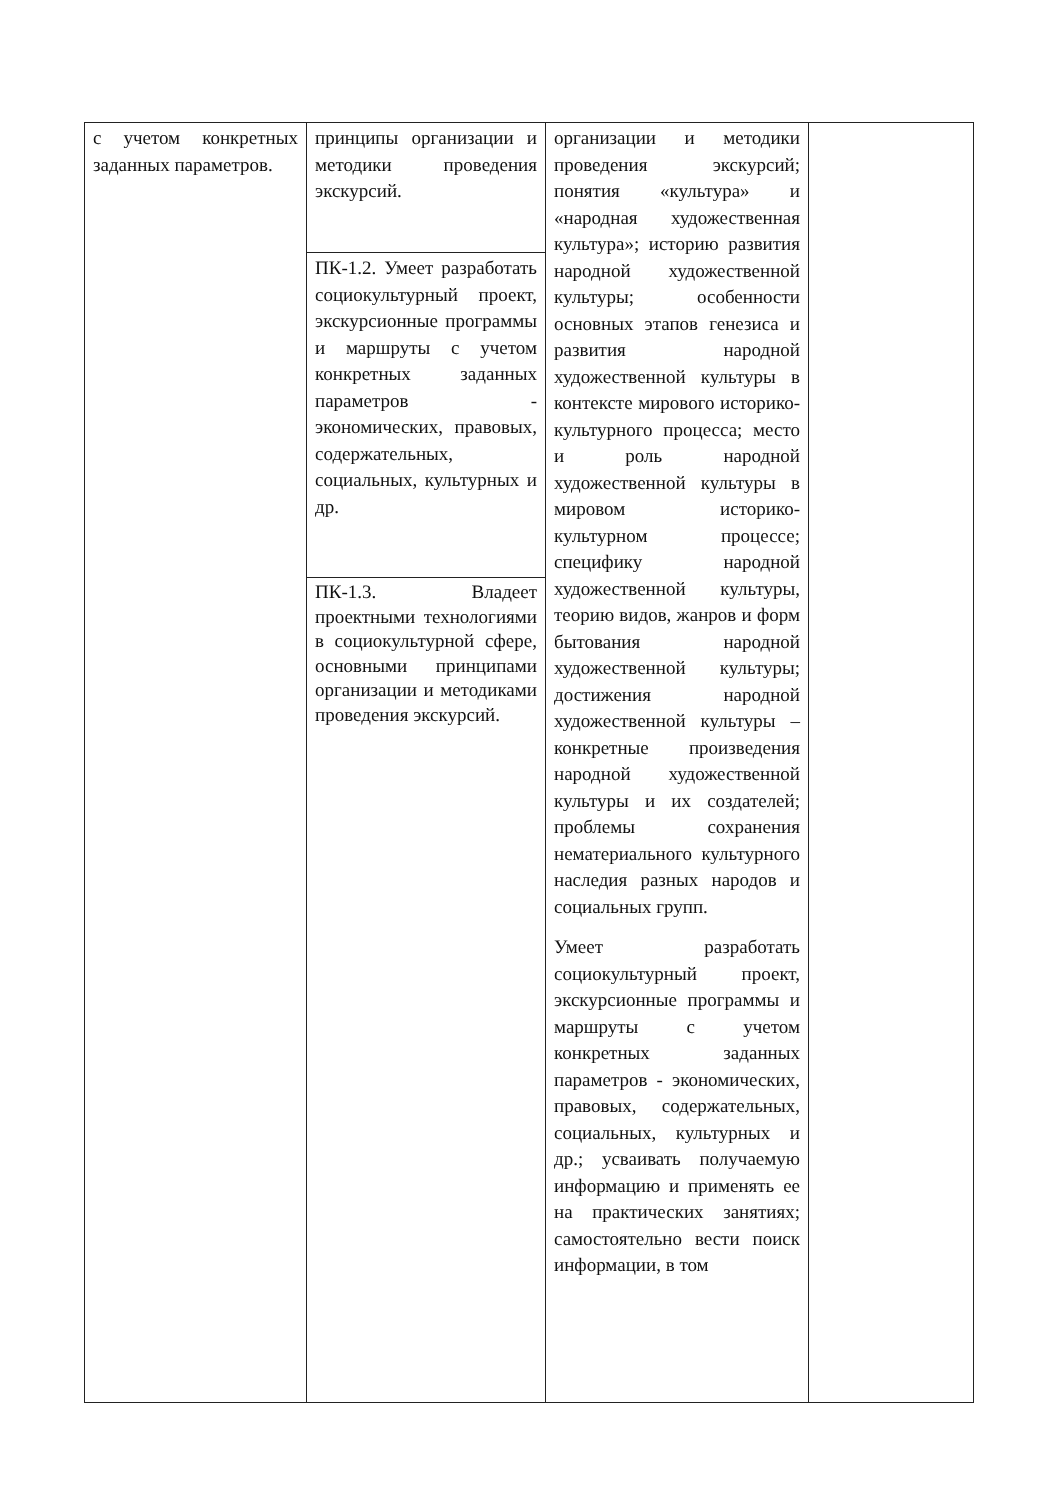| с учетом конкретных заданных параметров. | принципы организации и методики проведения экскурсий. | организации и методики проведения экскурсий; понятия «культура» и «народная художественная культура»; историю развития народной художественной культуры; особенности основных этапов генезиса и развития народной художественной культуры в контексте мирового историко-культурного процесса; место и роль народной художественной культуры в мировом историко-культурном процессе; специфику народной художественной культуры, теорию видов, жанров и форм бытования народной художественной культуры; достижения народной художественной культуры – конкретные произведения народной художественной культуры и их создателей; проблемы сохранения нематериального культурного наследия разных народов и социальных групп. Умеет разработать социокультурный проект, экскурсионные программы и маршруты с учетом конкретных заданных параметров - экономических, правовых, содержательных, социальных, культурных и др.; усваивать получаемую информацию и применять ее на практических занятиях; самостоятельно вести поиск информации, в том | |
| | ПК-1.2. Умеет разработать социокультурный проект, экскурсионные программы и маршруты с учетом конкретных заданных параметров - экономических, правовых, содержательных, социальных, культурных и др. | | |
| | ПК-1.3. Владеет проектными технологиями в социокультурной сфере, основными принципами организации и методиками проведения экскурсий. | | |